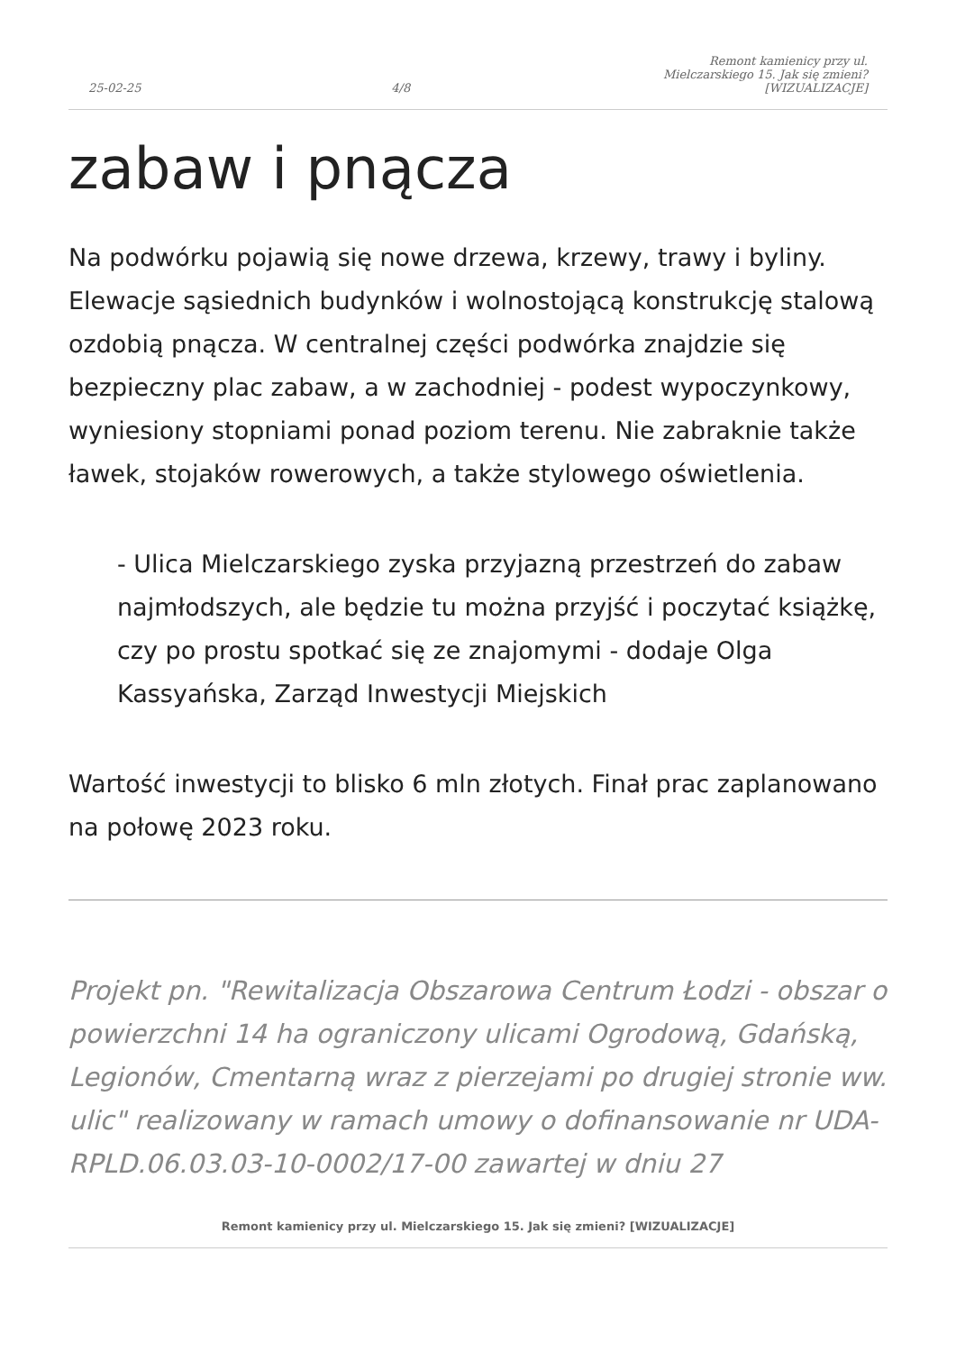25-02-25 4/8 Remont kamienicy przy ul. Mielczarskiego 15. Jak się zmieni? [WIZUALIZACJE]
zabaw i pnącza
Na podwórku pojawią się nowe drzewa, krzewy, trawy i byliny. Elewacje sąsiednich budynków i wolnostojącą konstrukcję stalową ozdobią pnącza. W centralnej części podwórka znajdzie się bezpieczny plac zabaw, a w zachodniej - podest wypoczynkowy, wyniesiony stopniami ponad poziom terenu. Nie zabraknie także ławek, stojaków rowerowych, a także stylowego oświetlenia.
- Ulica Mielczarskiego zyska przyjazną przestrzeń do zabaw najmłodszych, ale będzie tu można przyjść i poczytać książkę, czy po prostu spotkać się ze znajomymi - dodaje Olga Kassyańska, Zarząd Inwestycji Miejskich
Wartość inwestycji to blisko 6 mln złotych. Finał prac zaplanowano na połowę 2023 roku.
Projekt pn. "Rewitalizacja Obszarowa Centrum Łodzi - obszar o powierzchni 14 ha ograniczony ulicami Ogrodową, Gdańską, Legionów, Cmentarną wraz z pierzejami po drugiej stronie ww. ulic" realizowany w ramach umowy o dofinansowanie nr UDA-RPLD.06.03.03-10-0002/17-00 zawartej w dniu 27
Remont kamienicy przy ul. Mielczarskiego 15. Jak się zmieni? [WIZUALIZACJE]